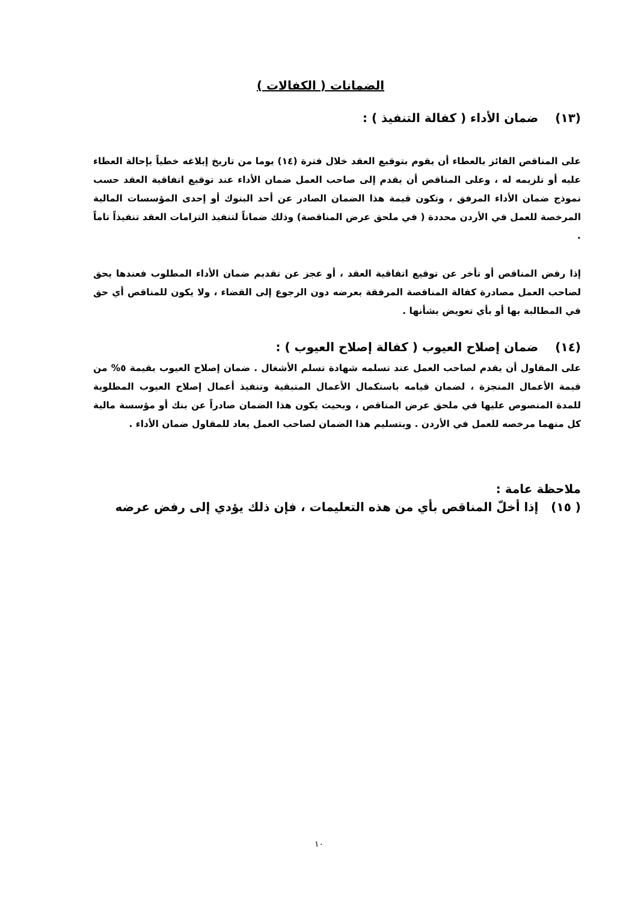الضمانات ( الكفالات )
(١٣) ضمان الأداء ( كفالة التنفيذ ) :
على المناقص الفائز بالعطاء أن يقوم بتوقيع العقد خلال فترة (١٤) يوما من تاريخ إبلاغه خطياً بإحالة العطاء عليه أو تلزيمه له ، وعلى المناقص أن يقدم إلى صاحب العمل ضمان الأداء عند توقيع اتفاقية العقد حسب نموذج ضمان الأداء المرفق ، وتكون قيمة هذا الضمان الصادر عن أحد البنوك أو إحدى المؤسسات المالية المرخصة للعمل في الأردن محددة ( في ملحق عرض المناقصة) وذلك ضماناً لتنفيذ التزامات العقد تنفيذاً تاماً .
إذا رفض المناقص أو تأخر عن توقيع اتفاقية العقد ، أو عجز عن تقديم ضمان الأداء المطلوب فعندها يحق لصاحب العمل مصادرة كفالة المناقصة المرفقة بعرضه دون الرجوع إلى القضاء ، ولا يكون للمناقص أي حق في المطالبة بها أو بأي تعويض بشأنها .
(١٤) ضمان إصلاح العيوب ( كفالة إصلاح العيوب ) :
على المقاول أن يقدم لصاحب العمل عند تسلمه شهادة تسلم الأشغال . ضمان إصلاح العيوب بقيمة ٥% من قيمة الأعمال المنجزة ، لضمان قيامه باستكمال الأعمال المتبقية وتنفيذ أعمال إصلاح العيوب المطلوبة للمدة المنصوص عليها في ملحق عرض المناقص ، وبحيث يكون هذا الضمان صادراً عن بنك أو مؤسسة مالية كل منهما مرخصه للعمل في الأردن . وبتسليم هذا الضمان لصاحب العمل يعاد للمقاول ضمان الأداء .
ملاحظة عامة :
( ١٥) إذا أخلّ المناقص بأي من هذه التعليمات ، فإن ذلك يؤدي إلى رفض عرضه
١٠